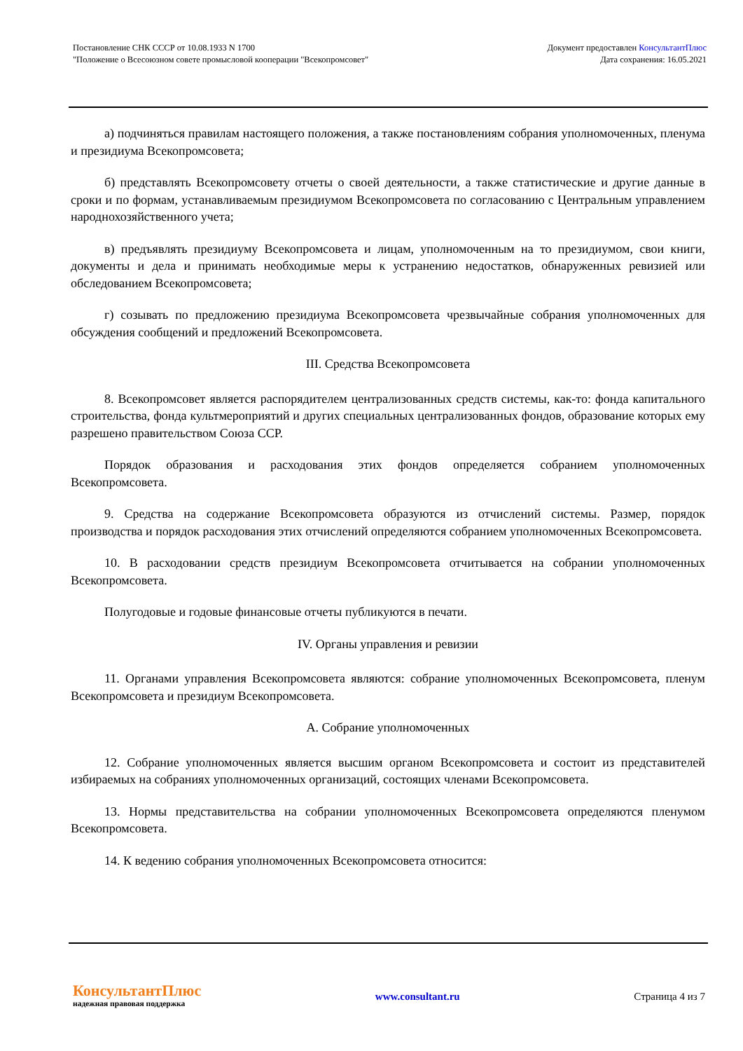Постановление СНК СССР от 10.08.1933 N 1700
"Положение о Всесоюзном совете промысловой кооперации "Всекопромсовет"
Документ предоставлен КонсультантПлюс
Дата сохранения: 16.05.2021
а) подчиняться правилам настоящего положения, а также постановлениям собрания уполномоченных, пленума и президиума Всекопромсовета;
б) представлять Всекопромсовету отчеты о своей деятельности, а также статистические и другие данные в сроки и по формам, устанавливаемым президиумом Всекопромсовета по согласованию с Центральным управлением народнохозяйственного учета;
в) предъявлять президиуму Всекопромсовета и лицам, уполномоченным на то президиумом, свои книги, документы и дела и принимать необходимые меры к устранению недостатков, обнаруженных ревизией или обследованием Всекопромсовета;
г) созывать по предложению президиума Всекопромсовета чрезвычайные собрания уполномоченных для обсуждения сообщений и предложений Всекопромсовета.
III. Средства Всекопромсовета
8. Всекопромсовет является распорядителем централизованных средств системы, как-то: фонда капитального строительства, фонда культмероприятий и других специальных централизованных фондов, образование которых ему разрешено правительством Союза ССР.
Порядок образования и расходования этих фондов определяется собранием уполномоченных Всекопромсовета.
9. Средства на содержание Всекопромсовета образуются из отчислений системы. Размер, порядок производства и порядок расходования этих отчислений определяются собранием уполномоченных Всекопромсовета.
10. В расходовании средств президиум Всекопромсовета отчитывается на собрании уполномоченных Всекопромсовета.
Полугодовые и годовые финансовые отчеты публикуются в печати.
IV. Органы управления и ревизии
11. Органами управления Всекопромсовета являются: собрание уполномоченных Всекопромсовета, пленум Всекопромсовета и президиум Всекопромсовета.
А. Собрание уполномоченных
12. Собрание уполномоченных является высшим органом Всекопромсовета и состоит из представителей избираемых на собраниях уполномоченных организаций, состоящих членами Всекопромсовета.
13. Нормы представительства на собрании уполномоченных Всекопромсовета определяются пленумом Всекопромсовета.
14. К ведению собрания уполномоченных Всекопромсовета относится:
КонсультантПлюс
надежная правовая поддержка
www.consultant.ru Страница 4 из 7